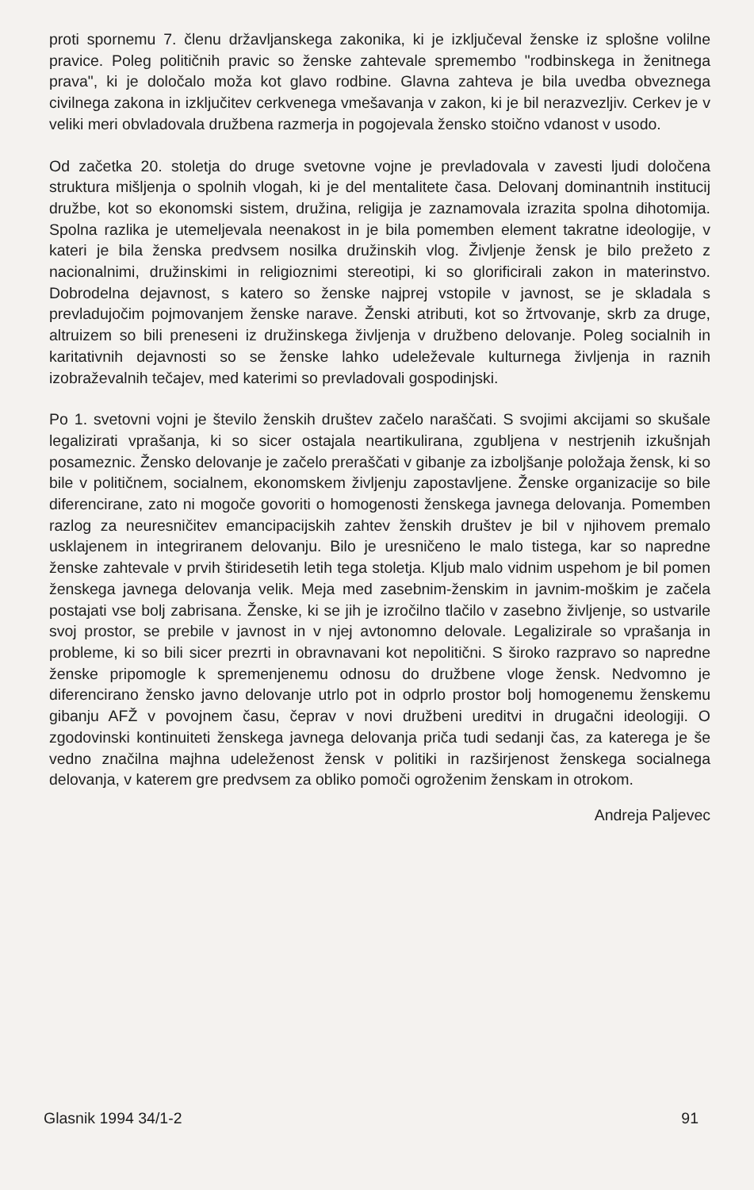proti spornemu 7. členu državljanskega zakonika, ki je izključeval ženske iz splošne volilne pravice. Poleg političnih pravic so ženske zahtevale spremembo "rodbinskega in ženitnega prava", ki je določalo moža kot glavo rodbine. Glavna zahteva je bila uvedba obveznega civilnega zakona in izključitev cerkvenega vmešavanja v zakon, ki je bil nerazvezljiv. Cerkev je v veliki meri obvladovala družbena razmerja in pogojevala žensko stoično vdanost v usodo.
Od začetka 20. stoletja do druge svetovne vojne je prevladovala v zavesti ljudi določena struktura mišljenja o spolnih vlogah, ki je del mentalitete časa. Delovanj dominantnih institucij družbe, kot so ekonomski sistem, družina, religija je zaznamovala izrazita spolna dihotomija. Spolna razlika je utemeljevala neenakost in je bila pomemben element takratne ideologije, v kateri je bila ženska predvsem nosilka družinskih vlog. Življenje žensk je bilo prežeto z nacionalnimi, družinskimi in religioznimi stereotipi, ki so glorificirali zakon in materinstvo. Dobrodelna dejavnost, s katero so ženske najprej vstopile v javnost, se je skladala s prevladujočim pojmovanjem ženske narave. Ženski atributi, kot so žrtvovanje, skrb za druge, altruizem so bili preneseni iz družinskega življenja v družbeno delovanje. Poleg socialnih in karitativnih dejavnosti so se ženske lahko udeleževale kulturnega življenja in raznih izobraževalnih tečajev, med katerimi so prevladovali gospodinjski.
Po 1. svetovni vojni je število ženskih društev začelo naraščati. S svojimi akcijami so skušale legalizirati vprašanja, ki so sicer ostajala neartikulirana, zgubljena v nestrjenih izkušnjah posameznic. Žensko delovanje je začelo preraščati v gibanje za izboljšanje položaja žensk, ki so bile v političnem, socialnem, ekonomskem življenju zapostavljene. Ženske organizacije so bile diferencirane, zato ni mogoče govoriti o homogenosti ženskega javnega delovanja. Pomemben razlog za neuresničitev emancipacijskih zahtev ženskih društev je bil v njihovem premalo usklajenem in integriranem delovanju. Bilo je uresničeno le malo tistega, kar so napredne ženske zahtevale v prvih štiridesetih letih tega stoletja. Kljub malo vidnim uspehom je bil pomen ženskega javnega delovanja velik. Meja med zasebnim-ženskim in javnim-moškim je začela postajati vse bolj zabrisana. Ženske, ki se jih je izročilno tlačilo v zasebno življenje, so ustvarile svoj prostor, se prebile v javnost in v njej avtonomno delovale. Legalizirale so vprašanja in probleme, ki so bili sicer prezrti in obravnavani kot nepolitični. S široko razpravo so napredne ženske pripomogle k spremenjenemu odnosu do družbene vloge žensk. Nedvomno je diferencirano žensko javno delovanje utrlo pot in odprlo prostor bolj homogenemu ženskemu gibanju AFŽ v povojnem času, čeprav v novi družbeni ureditvi in drugačni ideologiji. O zgodovinski kontinuiteti ženskega javnega delovanja priča tudi sedanji čas, za katerega je še vedno značilna majhna udeleženost žensk v politiki in razširjenost ženskega socialnega delovanja, v katerem gre predvsem za obliko pomoči ogroženim ženskam in otrokom.
Andreja Paljevec
Glasnik 1994 34/1-2 91